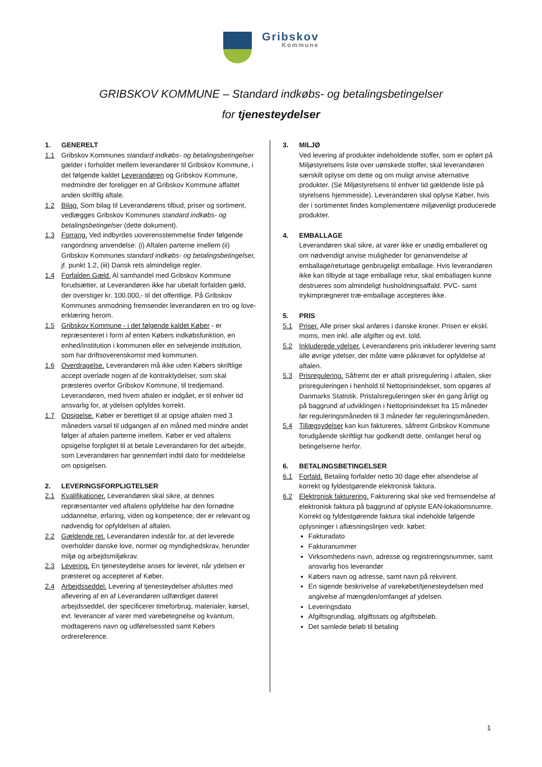Gribskov
Kommune
GRIBSKOV KOMMUNE – Standard indkøbs- og betalingsbetingelser
for tjenesteydelser
1. GENERELT
1.1 Gribskov Kommunes standard indkøbs- og betalingsbetingelser gælder i forholdet mellem leverandører til Gribskov Kommune, i det følgende kaldet Leverandøren og Gribskov Kommune, medmindre der foreligger en af Gribskov Kommune affattet anden skriftlig aftale.
1.2 Bilag. Som bilag til Leverandørens tilbud, priser og sortiment, vedlægges Gribskov Kommunes standard indkøbs- og betalingsbetingelser (dette dokument).
1.3 Forrang. Ved indbyrdes uoverensstemmelse finder følgende rangordning anvendelse: (i) Aftalen parterne imellem (ii) Gribskov Kommunes standard indkøbs- og betalingsbetingelser, jf. punkt 1.2, (iii) Dansk rets almindelige regler.
1.4 Forfalden Gæld. Al samhandel med Gribskov Kommune forudsætter, at Leverandøren ikke har ubetalt forfalden gæld, der overstiger kr. 100.000,- til det offentlige. På Gribskov Kommunes anmodning fremsender leverandøren en tro og love-erklæring herom.
1.5 Gribskov Kommune - i det følgende kaldet Køber - er repræsenteret i form af enten Købers indkøbsfunktion, en enhed/institution i kommunen eller en selvejende institution, som har driftsoverenskomst med kommunen.
1.6 Overdragelse. Leverandøren må ikke uden Købers skriftlige accept overlade nogen af de kontraktydelser, som skal præsteres overfor Gribskov Kommune, til tredjemand. Leverandøren, med hvem aftalen er indgået, er til enhver tid ansvarlig for, at ydelsen opfyldes korrekt.
1.7 Opsigelse. Køber er berettiget til at opsige aftalen med 3 måneders varsel til udgangen af en måned med mindre andet følger af aftalen parterne imellem. Køber er ved aftalens opsigelse forpligtet til at betale Leverandøren for det arbejde, som Leverandøren har gennemført indtil dato for meddelelse om opsigelsen.
2. LEVERINGSFORPLIGTELSER
2.1 Kvalifikationer. Leverandøren skal sikre, at dennes repræsentanter ved aftalens opfyldelse har den fornødne uddannelse, erfaring, viden og kompetence, der er relevant og nødvendig for opfyldelsen af aftalen.
2.2 Gældende ret. Leverandøren indestår for, at det leverede overholder danske love, normer og myndighedskrav, herunder miljø og arbejdsmiljøkrav.
2.3 Levering. En tjenesteydelse anses for leveret, når ydelsen er præsteret og accepteret af Køber.
2.4 Arbejdsseddel. Levering af tjenesteydelser afsluttes med aflevering af en af Leverandøren udfærdiget dateret arbejdsseddel, der specificerer timeforbrug, materialer, kørsel, evt. leverancer af varer med varebetegnelse og kvantum, modtagerens navn og udførelsessted samt Købers ordrereference.
3. MILJØ
Ved levering af produkter indeholdende stoffer, som er opført på Miljøstyrelsens liste over uønskede stoffer, skal leverandøren særskilt oplyse om dette og om muligt anvise alternative produkter. (Se Miljøstyrelsens til enhver tid gældende liste på styrelsens hjemmeside). Leverandøren skal oplyse Køber, hvis der i sortimentet findes komplementære miljøvenligt producerede produkter.
4. EMBALLAGE
Leverandøren skal sikre, at varer ikke er unødig emballeret og om nødvendigt anvise muligheder for genanvendelse af emballage/returtage genbrugeligt emballage. Hvis leverandøren ikke kan tilbyde at tage emballage retur, skal emballagen kunne destrueres som almindeligt husholdningsaffald. PVC- samt trykimprægneret træ-emballage accepteres ikke.
5. PRIS
5.1 Priser. Alle priser skal anføres i danske kroner. Prisen er ekskl. moms, men inkl. alle afgifter og evt. told.
5.2 Inkluderede ydelser. Leverandørens pris inkluderer levering samt alle øvrige ydelser, der måtte være påkrævet for opfyldelse af aftalen.
5.3 Prisregulering. Såfremt der er aftalt prisregulering i aftalen, sker prisreguleringen i henhold til Nettoprisindekset, som opgøres af Danmarks Statistik. Pristalsreguleringen sker én gang årligt og på baggrund af udviklingen i Nettoprisindekset fra 15 måneder før reguleringsmåneden til 3 måneder før reguleringsmåneden.
5.4 Tillægsydelser kan kun faktureres, såfremt Gribskov Kommune forudgående skriftligt har godkendt dette, omfanget heraf og betingelserne herfor.
6. BETALINGSBETINGELSER
6.1 Forfald. Betaling forfalder netto 30 dage efter afsendelse af korrekt og fyldestgørende elektronisk faktura.
6.2 Elektronisk fakturering. Fakturering skal ske ved fremsendelse af elektronisk faktura på baggrund af oplyste EAN-lokationsnumre. Korrekt og fyldestgørende faktura skal indeholde følgende oplysninger i aflæsningslinjen vedr. købet:
Fakturadato
Fakturanummer
Virksomhedens navn, adresse og registreringsnummer, samt ansvarlig hos leverandør
Købers navn og adresse, samt navn på rekvirent.
En sigende beskrivelse af varekøbet/tjenesteydelsen med angivelse af mængden/omfanget af ydelsen.
Leveringsdato
Afgiftsgrundlag, afgiftssats og afgiftsbeløb.
Det samlede beløb til betaling
1